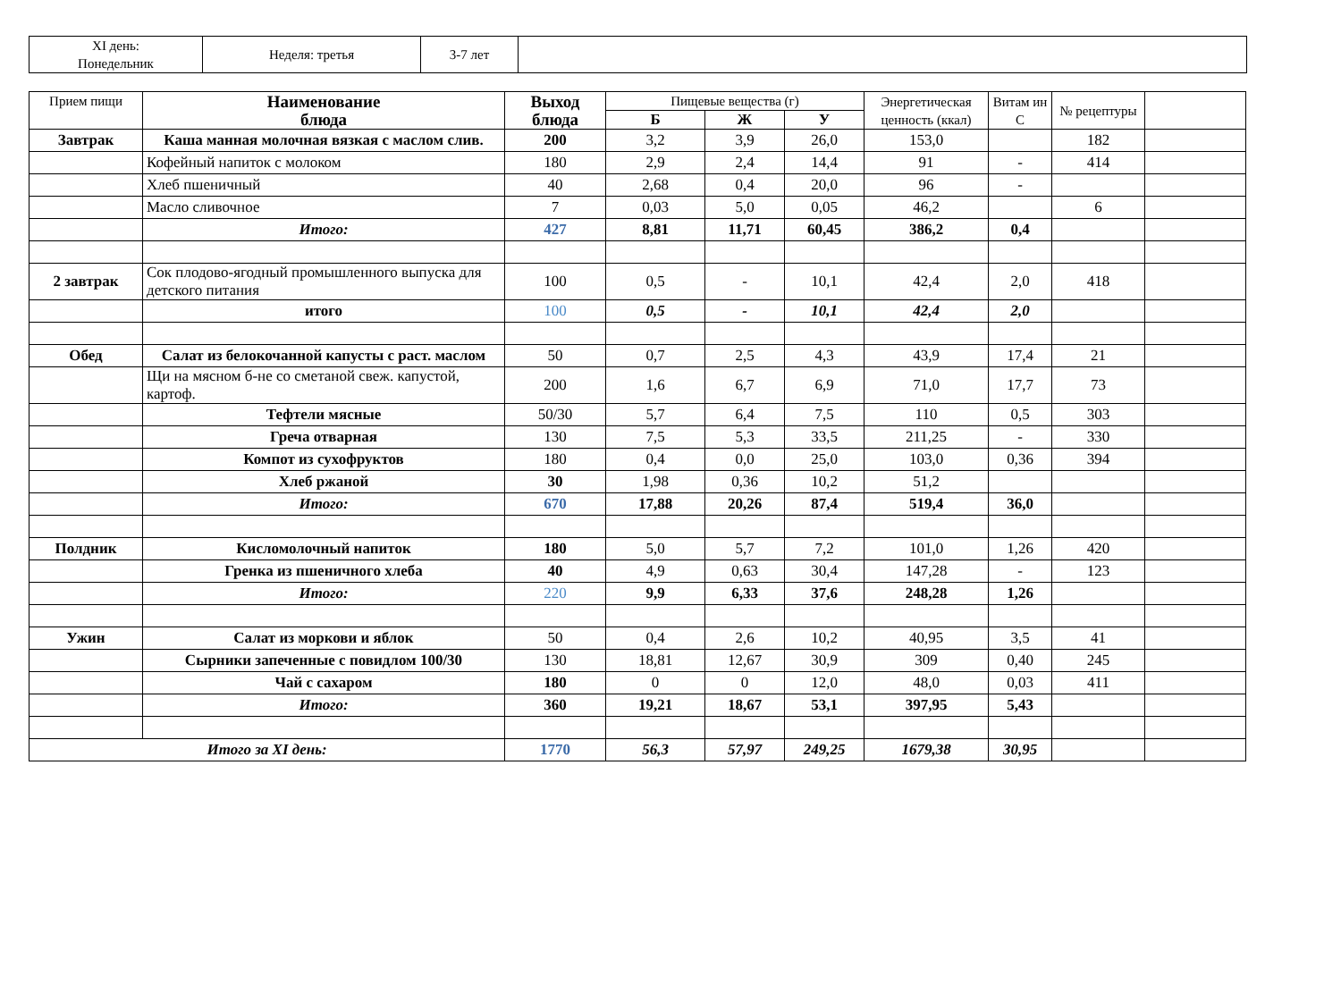| XI день: Понедельник | Неделя: третья | 3-7 лет | |
| Прием пищи | Наименование блюда | Выход блюда | Пищевые вещества (г) | | | Энергетическая ценность (ккал) | Витам ин С | № рецептуры | |
| --- | --- | --- | --- | --- | --- | --- | --- | --- | --- |
| | | | Б | Ж | У | | | | |
| Завтрак | Каша манная молочная вязкая с маслом слив. | 200 | 3,2 | 3,9 | 26,0 | 153,0 | | 182 | |
| | Кофейный напиток с молоком | 180 | 2,9 | 2,4 | 14,4 | 91 | - | 414 | |
| | Хлеб пшеничный | 40 | 2,68 | 0,4 | 20,0 | 96 | - | | |
| | Масло сливочное | 7 | 0,03 | 5,0 | 0,05 | 46,2 | | 6 | |
| | Итого: | 427 | 8,81 | 11,71 | 60,45 | 386,2 | 0,4 | | |
| 2 завтрак | Сок плодово-ягодный промышленного выпуска для детского питания | 100 | 0,5 | - | 10,1 | 42,4 | 2,0 | 418 | |
| | итого | 100 | 0,5 | - | 10,1 | 42,4 | 2,0 | | |
| Обед | Салат из белокочанной капусты с раст. маслом | 50 | 0,7 | 2,5 | 4,3 | 43,9 | 17,4 | 21 | |
| | Щи на мясном б-не со сметаной свеж. капустой, картоф. | 200 | 1,6 | 6,7 | 6,9 | 71,0 | 17,7 | 73 | |
| | Тефтели мясные | 50/30 | 5,7 | 6,4 | 7,5 | 110 | 0,5 | 303 | |
| | Греча отварная | 130 | 7,5 | 5,3 | 33,5 | 211,25 | - | 330 | |
| | Компот из сухофруктов | 180 | 0,4 | 0,0 | 25,0 | 103,0 | 0,36 | 394 | |
| | Хлеб ржаной | 30 | 1,98 | 0,36 | 10,2 | 51,2 | | | |
| | Итого: | 670 | 17,88 | 20,26 | 87,4 | 519,4 | 36,0 | | |
| Полдник | Кисломолочный напиток | 180 | 5,0 | 5,7 | 7,2 | 101,0 | 1,26 | 420 | |
| | Гренка из пшеничного хлеба | 40 | 4,9 | 0,63 | 30,4 | 147,28 | - | 123 | |
| | Итого: | 220 | 9,9 | 6,33 | 37,6 | 248,28 | 1,26 | | |
| Ужин | Салат из моркови и яблок | 50 | 0,4 | 2,6 | 10,2 | 40,95 | 3,5 | 41 | |
| | Сырники запеченные с повидлом 100/30 | 130 | 18,81 | 12,67 | 30,9 | 309 | 0,40 | 245 | |
| | Чай с сахаром | 180 | 0 | 0 | 12,0 | 48,0 | 0,03 | 411 | |
| | Итого: | 360 | 19,21 | 18,67 | 53,1 | 397,95 | 5,43 | | |
| Итого за XI день: | | 1770 | 56,3 | 57,97 | 249,25 | 1679,38 | 30,95 | | |